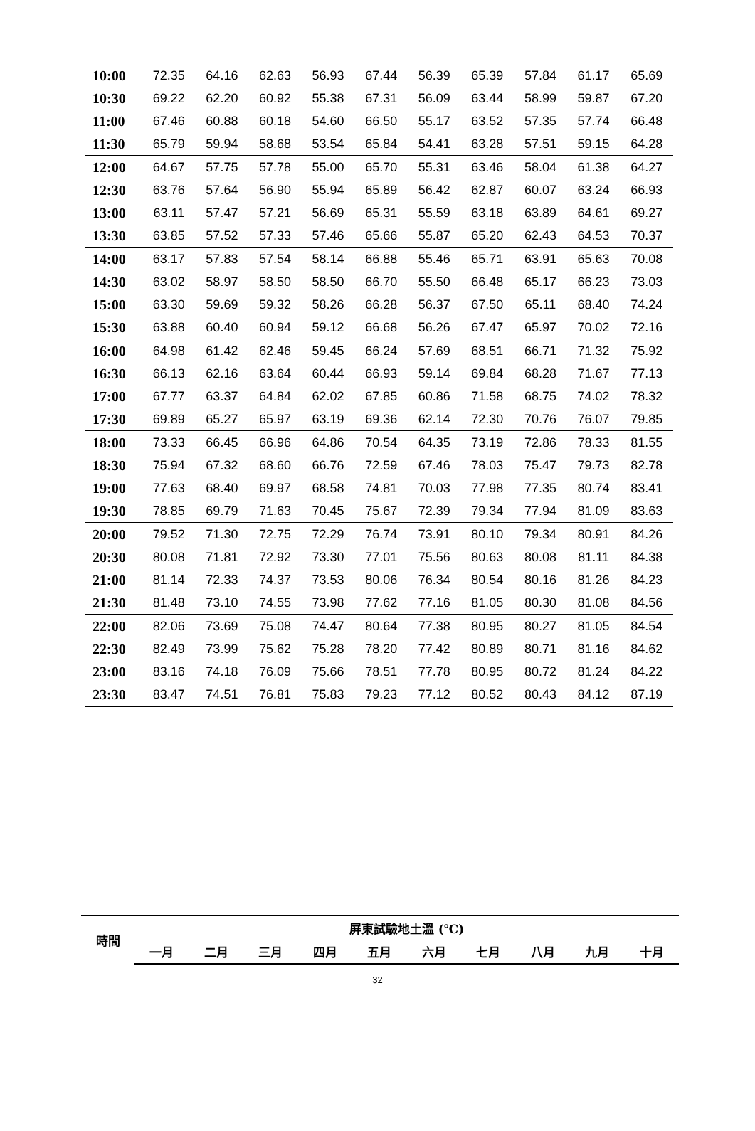| 10:00 | 72.35 | 64.16 | 62.63 | 56.93 | 67.44 | 56.39 | 65.39 | 57.84 | 61.17 | 65.69 |
| 10:30 | 69.22 | 62.20 | 60.92 | 55.38 | 67.31 | 56.09 | 63.44 | 58.99 | 59.87 | 67.20 |
| 11:00 | 67.46 | 60.88 | 60.18 | 54.60 | 66.50 | 55.17 | 63.52 | 57.35 | 57.74 | 66.48 |
| 11:30 | 65.79 | 59.94 | 58.68 | 53.54 | 65.84 | 54.41 | 63.28 | 57.51 | 59.15 | 64.28 |
| 12:00 | 64.67 | 57.75 | 57.78 | 55.00 | 65.70 | 55.31 | 63.46 | 58.04 | 61.38 | 64.27 |
| 12:30 | 63.76 | 57.64 | 56.90 | 55.94 | 65.89 | 56.42 | 62.87 | 60.07 | 63.24 | 66.93 |
| 13:00 | 63.11 | 57.47 | 57.21 | 56.69 | 65.31 | 55.59 | 63.18 | 63.89 | 64.61 | 69.27 |
| 13:30 | 63.85 | 57.52 | 57.33 | 57.46 | 65.66 | 55.87 | 65.20 | 62.43 | 64.53 | 70.37 |
| 14:00 | 63.17 | 57.83 | 57.54 | 58.14 | 66.88 | 55.46 | 65.71 | 63.91 | 65.63 | 70.08 |
| 14:30 | 63.02 | 58.97 | 58.50 | 58.50 | 66.70 | 55.50 | 66.48 | 65.17 | 66.23 | 73.03 |
| 15:00 | 63.30 | 59.69 | 59.32 | 58.26 | 66.28 | 56.37 | 67.50 | 65.11 | 68.40 | 74.24 |
| 15:30 | 63.88 | 60.40 | 60.94 | 59.12 | 66.68 | 56.26 | 67.47 | 65.97 | 70.02 | 72.16 |
| 16:00 | 64.98 | 61.42 | 62.46 | 59.45 | 66.24 | 57.69 | 68.51 | 66.71 | 71.32 | 75.92 |
| 16:30 | 66.13 | 62.16 | 63.64 | 60.44 | 66.93 | 59.14 | 69.84 | 68.28 | 71.67 | 77.13 |
| 17:00 | 67.77 | 63.37 | 64.84 | 62.02 | 67.85 | 60.86 | 71.58 | 68.75 | 74.02 | 78.32 |
| 17:30 | 69.89 | 65.27 | 65.97 | 63.19 | 69.36 | 62.14 | 72.30 | 70.76 | 76.07 | 79.85 |
| 18:00 | 73.33 | 66.45 | 66.96 | 64.86 | 70.54 | 64.35 | 73.19 | 72.86 | 78.33 | 81.55 |
| 18:30 | 75.94 | 67.32 | 68.60 | 66.76 | 72.59 | 67.46 | 78.03 | 75.47 | 79.73 | 82.78 |
| 19:00 | 77.63 | 68.40 | 69.97 | 68.58 | 74.81 | 70.03 | 77.98 | 77.35 | 80.74 | 83.41 |
| 19:30 | 78.85 | 69.79 | 71.63 | 70.45 | 75.67 | 72.39 | 79.34 | 77.94 | 81.09 | 83.63 |
| 20:00 | 79.52 | 71.30 | 72.75 | 72.29 | 76.74 | 73.91 | 80.10 | 79.34 | 80.91 | 84.26 |
| 20:30 | 80.08 | 71.81 | 72.92 | 73.30 | 77.01 | 75.56 | 80.63 | 80.08 | 81.11 | 84.38 |
| 21:00 | 81.14 | 72.33 | 74.37 | 73.53 | 80.06 | 76.34 | 80.54 | 80.16 | 81.26 | 84.23 |
| 21:30 | 81.48 | 73.10 | 74.55 | 73.98 | 77.62 | 77.16 | 81.05 | 80.30 | 81.08 | 84.56 |
| 22:00 | 82.06 | 73.69 | 75.08 | 74.47 | 80.64 | 77.38 | 80.95 | 80.27 | 81.05 | 84.54 |
| 22:30 | 82.49 | 73.99 | 75.62 | 75.28 | 78.20 | 77.42 | 80.89 | 80.71 | 81.16 | 84.62 |
| 23:00 | 83.16 | 74.18 | 76.09 | 75.66 | 78.51 | 77.78 | 80.95 | 80.72 | 81.24 | 84.22 |
| 23:30 | 83.47 | 74.51 | 76.81 | 75.83 | 79.23 | 77.12 | 80.52 | 80.43 | 84.12 | 87.19 |
| 時間 | 屏東試驗地土溫 (℃) | | | | | | | | | |
| --- | --- | --- | --- | --- | --- | --- | --- | --- | --- | --- |
| | 一月 | 二月 | 三月 | 四月 | 五月 | 六月 | 七月 | 八月 | 九月 | 十月 |
32